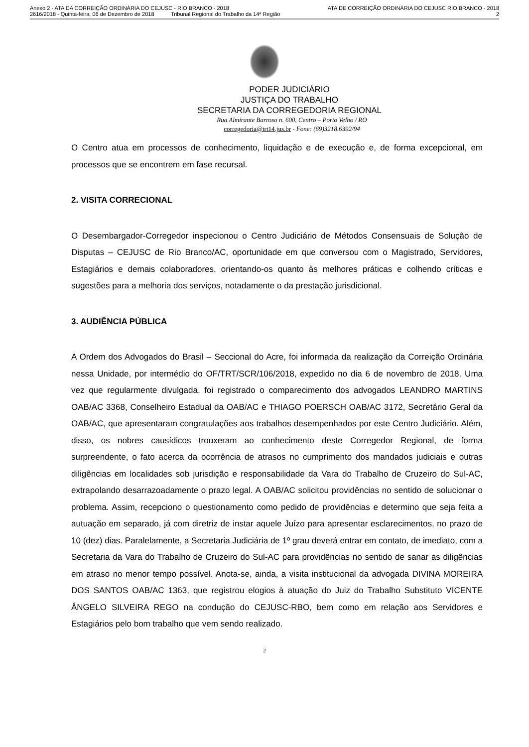Anexo 2 - ATA DA CORREIÇÃO ORDINÁRIA DO CEJUSC - RIO BRANCO - 2018 ATA DE CORREIÇÃO ORDINÁRIA DO CEJUSC RIO BRANCO - 2018
2616/2018 - Quinta-feira, 06 de Dezembro de 2018 Tribunal Regional do Trabalho da 14ª Região 2
PODER JUDICIÁRIO
JUSTIÇA DO TRABALHO
SECRETARIA DA CORREGEDORIA REGIONAL
Rua Almirante Barroso n. 600, Centro – Porto Velho / RO
corregedoria@trt14.jus.br - Fone: (69)3218.6392/94
O Centro atua em processos de conhecimento, liquidação e de execução e, de forma excepcional, em processos que se encontrem em fase recursal.
2. VISITA CORRECIONAL
O Desembargador-Corregedor inspecionou o Centro Judiciário de Métodos Consensuais de Solução de Disputas – CEJUSC de Rio Branco/AC, oportunidade em que conversou com o Magistrado, Servidores, Estagiários e demais colaboradores, orientando-os quanto às melhores práticas e colhendo críticas e sugestões para a melhoria dos serviços, notadamente o da prestação jurisdicional.
3. AUDIÊNCIA PÚBLICA
A Ordem dos Advogados do Brasil – Seccional do Acre, foi informada da realização da Correição Ordinária nessa Unidade, por intermédio do OF/TRT/SCR/106/2018, expedido no dia 6 de novembro de 2018. Uma vez que regularmente divulgada, foi registrado o comparecimento dos advogados LEANDRO MARTINS OAB/AC 3368, Conselheiro Estadual da OAB/AC e THIAGO POERSCH OAB/AC 3172, Secretário Geral da OAB/AC, que apresentaram congratulações aos trabalhos desempenhados por este Centro Judiciário. Além, disso, os nobres causídicos trouxeram ao conhecimento deste Corregedor Regional, de forma surpreendente, o fato acerca da ocorrência de atrasos no cumprimento dos mandados judiciais e outras diligências em localidades sob jurisdição e responsabilidade da Vara do Trabalho de Cruzeiro do Sul-AC, extrapolando desarrazoadamente o prazo legal. A OAB/AC solicitou providências no sentido de solucionar o problema. Assim, recepciono o questionamento como pedido de providências e determino que seja feita a autuação em separado, já com diretriz de instar aquele Juízo para apresentar esclarecimentos, no prazo de 10 (dez) dias. Paralelamente, a Secretaria Judiciária de 1º grau deverá entrar em contato, de imediato, com a Secretaria da Vara do Trabalho de Cruzeiro do Sul-AC para providências no sentido de sanar as diligências em atraso no menor tempo possível. Anota-se, ainda, a visita institucional da advogada DIVINA MOREIRA DOS SANTOS OAB/AC 1363, que registrou elogios à atuação do Juiz do Trabalho Substituto VICENTE ÂNGELO SILVEIRA REGO na condução do CEJUSC-RBO, bem como em relação aos Servidores e Estagiários pelo bom trabalho que vem sendo realizado.
2